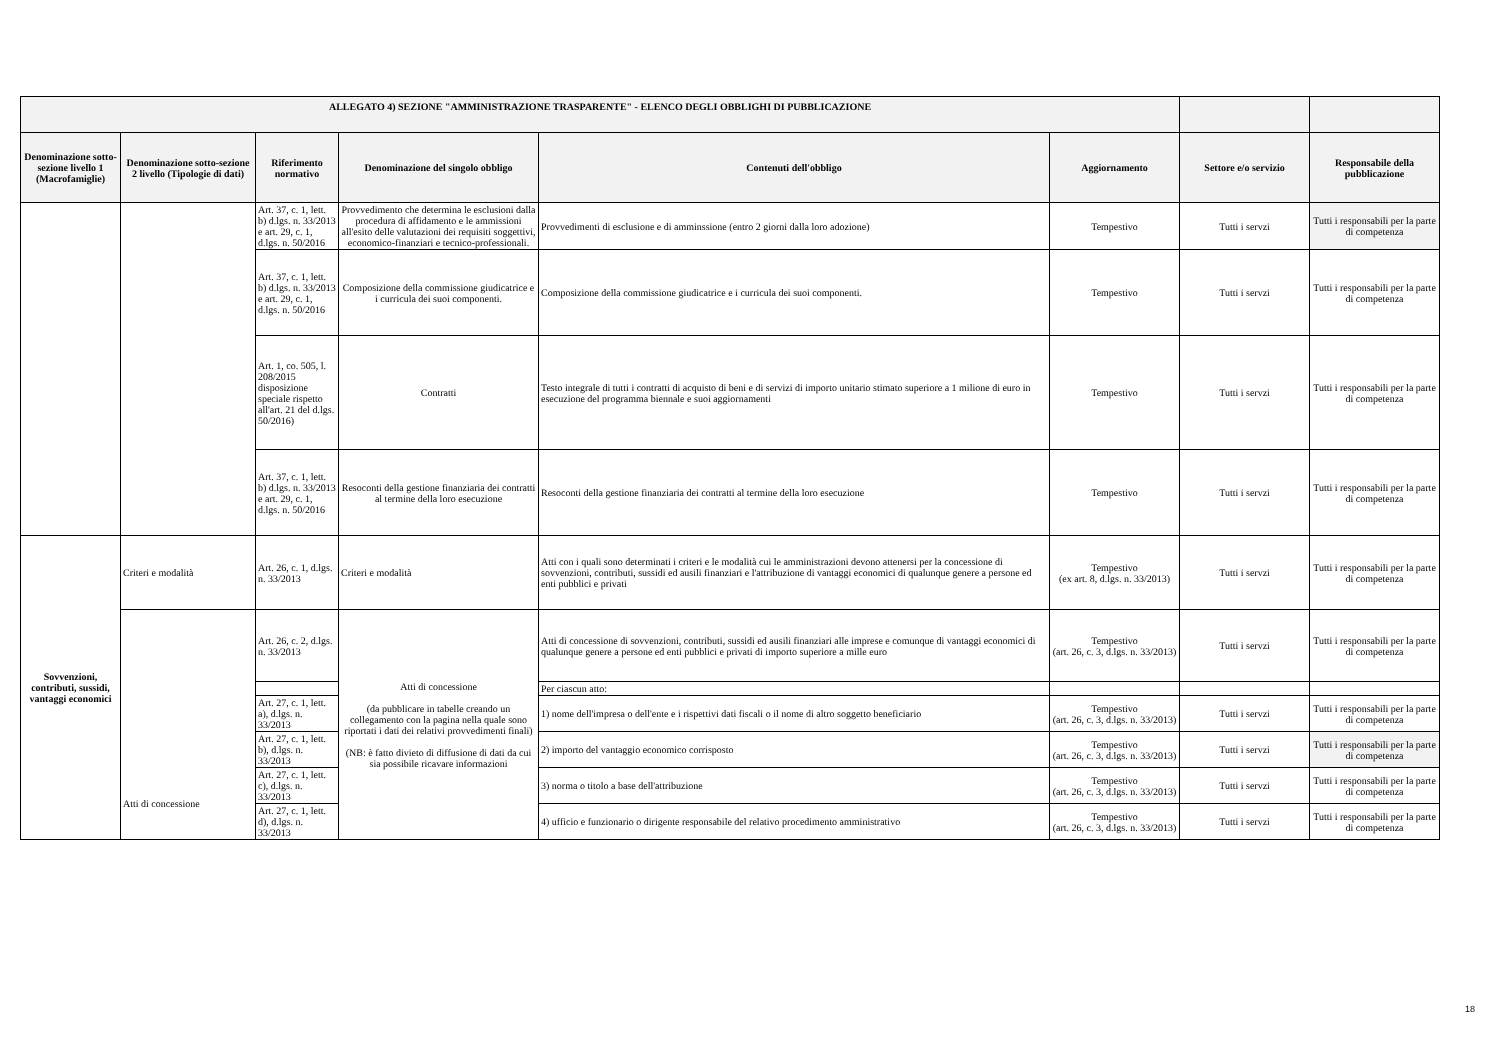| ALLEGATO 4) SEZIONE "AMMINISTRAZIONE TRASPARENTE" - ELENCO DEGLI OBBLIGHI DI PUBBLICAZIONE | | | | | | | |
| --- | --- | --- | --- | --- | --- | --- | --- |
| Denominazione sotto-sezione livello 1 (Macrofamiglie) | Denominazione sotto-sezione 2 livello (Tipologie di dati) | Riferimento normativo | Denominazione del singolo obbligo | Contenuti dell'obbligo | Aggiornamento | Settore e/o servizio | Responsabile della pubblicazione |
| | | Art. 37, c. 1, lett. b) d.lgs. n. 33/2013 e art. 29, c. 1, d.lgs. n. 50/2016 | Provvedimento che determina le esclusioni dalla procedura di affidamento e le ammissioni all'esito delle valutazioni dei requisiti soggettivi, economico-finanziari e tecnico-professionali. | Provvedimenti di esclusione e di amminssione (entro 2 giorni dalla loro adozione) | Tempestivo | Tutti i servzi | Tutti i responsabili per la parte di competenza |
| | | Art. 37, c. 1, lett. b) d.lgs. n. 33/2013 e art. 29, c. 1, d.lgs. n. 50/2016 | Composizione della commissione giudicatrice e i curricula dei suoi componenti. | Composizione della commissione giudicatrice e i curricula dei suoi componenti. | Tempestivo | Tutti i servzi | Tutti i responsabili per la parte di competenza |
| | | Art. 1, co. 505, l. 208/2015 disposizione speciale rispetto all'art. 21 del d.lgs. 50/2016) | Contratti | Testo integrale di tutti i contratti di acquisto di beni e di servizi di importo unitario stimato superiore a 1 milione di euro in esecuzione del programma biennale e suoi aggiornamenti | Tempestivo | Tutti i servzi | Tutti i responsabili per la parte di competenza |
| | | Art. 37, c. 1, lett. b) d.lgs. n. 33/2013 e art. 29, c. 1, d.lgs. n. 50/2016 | Resoconti della gestione finanziaria dei contratti al termine della loro esecuzione | Resoconti della gestione finanziaria dei contratti al termine della loro esecuzione | Tempestivo | Tutti i servzi | Tutti i responsabili per la parte di competenza |
| Sovvenzioni, contributi, sussidi, vantaggi economici | Criteri e modalità | Art. 26, c. 1, d.lgs. n. 33/2013 | Criteri e modalità | Atti con i quali sono determinati i criteri e le modalità cui le amministrazioni devono attenersi per la concessione di sovvenzioni, contributi, sussidi ed ausili finanziari e l'attribuzione di vantaggi economici di qualunque genere a persone ed enti pubblici e privati | Tempestivo (ex art. 8, d.lgs. n. 33/2013) | Tutti i servzi | Tutti i responsabili per la parte di competenza |
| | Atti di concessione | Art. 26, c. 2, d.lgs. n. 33/2013 | Atti di concessione (da pubblicare in tabelle creando un collegamento con la pagina nella quale sono riportati i dati dei relativi provvedimenti finali) (NB: è fatto divieto di diffusione di dati da cui sia possibile ricavare informazioni | Atti di concessione di sovvenzioni, contributi, sussidi ed ausili finanziari alle imprese e comunque di vantaggi economici di qualunque genere a persone ed enti pubblici e privati di importo superiore a mille euro | Tempestivo (art. 26, c. 3, d.lgs. n. 33/2013) | Tutti i servzi | Tutti i responsabili per la parte di competenza |
| | | | | Per ciascun atto: | | | |
| | | Art. 27, c. 1, lett. a), d.lgs. n. 33/2013 | | 1) nome dell'impresa o dell'ente e i rispettivi dati fiscali o il nome di altro soggetto beneficiario | Tempestivo (art. 26, c. 3, d.lgs. n. 33/2013) | Tutti i servzi | Tutti i responsabili per la parte di competenza |
| | | Art. 27, c. 1, lett. b), d.lgs. n. 33/2013 | | 2) importo del vantaggio economico corrisposto | Tempestivo (art. 26, c. 3, d.lgs. n. 33/2013) | Tutti i servzi | Tutti i responsabili per la parte di competenza |
| | | Art. 27, c. 1, lett. c), d.lgs. n. 33/2013 | | 3) norma o titolo a base dell'attribuzione | Tempestivo (art. 26, c. 3, d.lgs. n. 33/2013) | Tutti i servzi | Tutti i responsabili per la parte di competenza |
| | | Art. 27, c. 1, lett. d), d.lgs. n. 33/2013 | | 4) ufficio e funzionario o dirigente responsabile del relativo procedimento amministrativo | Tempestivo (art. 26, c. 3, d.lgs. n. 33/2013) | Tutti i servzi | Tutti i responsabili per la parte di competenza |
18